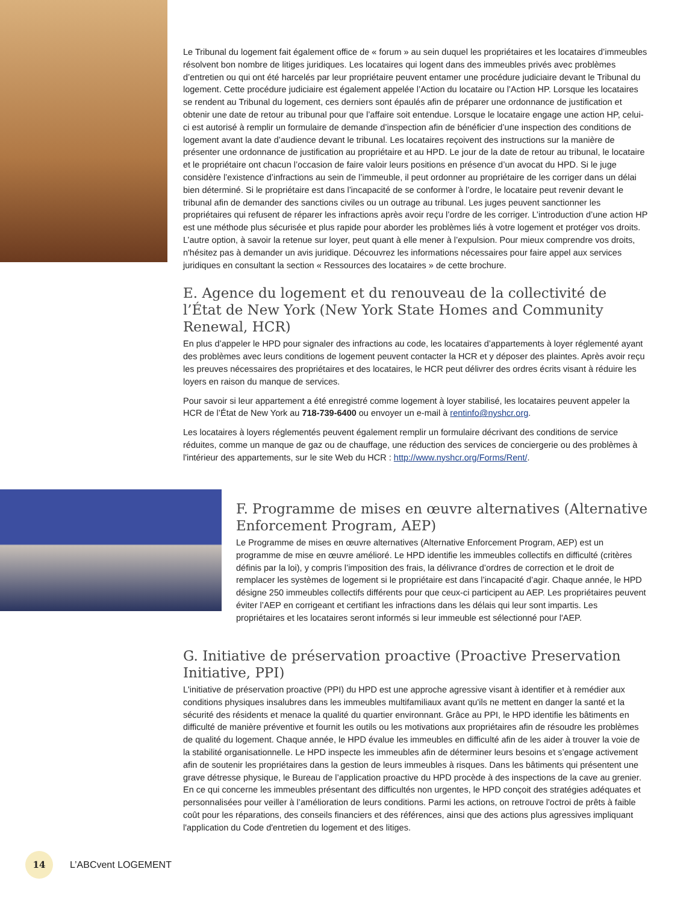Le Tribunal du logement fait également office de « forum » au sein duquel les propriétaires et les locataires d’immeubles résolvent bon nombre de litiges juridiques. Les locataires qui logent dans des immeubles privés avec problèmes d’entretien ou qui ont été harcelés par leur propriétaire peuvent entamer une procédure judiciaire devant le Tribunal du logement. Cette procédure judiciaire est également appelée l’Action du locataire ou l’Action HP. Lorsque les locataires se rendent au Tribunal du logement, ces derniers sont épaulés afin de préparer une ordonnance de justification et obtenir une date de retour au tribunal pour que l’affaire soit entendue. Lorsque le locataire engage une action HP, celui-ci est autorisé à remplir un formulaire de demande d’inspection afin de bénéficier d’une inspection des conditions de logement avant la date d’audience devant le tribunal. Les locataires reçoivent des instructions sur la manière de présenter une ordonnance de justification au propriétaire et au HPD. Le jour de la date de retour au tribunal, le locataire et le propriétaire ont chacun l’occasion de faire valoir leurs positions en présence d’un avocat du HPD. Si le juge considère l’existence d’infractions au sein de l’immeuble, il peut ordonner au propriétaire de les corriger dans un délai bien déterminé. Si le propriétaire est dans l’incapacité de se conformer à l’ordre, le locataire peut revenir devant le tribunal afin de demander des sanctions civiles ou un outrage au tribunal. Les juges peuvent sanctionner les propriétaires qui refusent de réparer les infractions après avoir reçu l’ordre de les corriger. L’introduction d’une action HP est une méthode plus sécurisée et plus rapide pour aborder les problèmes liés à votre logement et protéger vos droits. L’autre option, à savoir la retenue sur loyer, peut quant à elle mener à l’expulsion. Pour mieux comprendre vos droits, n'hésitez pas à demander un avis juridique. Découvrez les informations nécessaires pour faire appel aux services juridiques en consultant la section « Ressources des locataires » de cette brochure.
E. Agence du logement et du renouveau de la collectivité de l’État de New York (New York State Homes and Community Renewal, HCR)
En plus d’appeler le HPD pour signaler des infractions au code, les locataires d’appartements à loyer réglementé ayant des problèmes avec leurs conditions de logement peuvent contacter la HCR et y déposer des plaintes. Après avoir reçu les preuves nécessaires des propriétaires et des locataires, le HCR peut délivrer des ordres écrits visant à réduire les loyers en raison du manque de services.
Pour savoir si leur appartement a été enregistré comme logement à loyer stabilisé, les locataires peuvent appeler la HCR de l’État de New York au 718-739-6400 ou envoyer un e-mail à rentinfo@nyshcr.org.
Les locataires à loyers réglementés peuvent également remplir un formulaire décrivant des conditions de service réduites, comme un manque de gaz ou de chauffage, une réduction des services de conciergerie ou des problèmes à l'intérieur des appartements, sur le site Web du HCR : http://www.nyshcr.org/Forms/Rent/.
F. Programme de mises en œuvre alternatives (Alternative Enforcement Program, AEP)
Le Programme de mises en œuvre alternatives (Alternative Enforcement Program, AEP) est un programme de mise en œuvre amélioré. Le HPD identifie les immeubles collectifs en difficulté (critères définis par la loi), y compris l’imposition des frais, la délivrance d’ordres de correction et le droit de remplacer les systèmes de logement si le propriétaire est dans l’incapacité d’agir. Chaque année, le HPD désigne 250 immeubles collectifs différents pour que ceux-ci participent au AEP. Les propriétaires peuvent éviter l’AEP en corrigeant et certifiant les infractions dans les délais qui leur sont impartis. Les propriétaires et les locataires seront informés si leur immeuble est sélectionné pour l'AEP.
G. Initiative de préservation proactive (Proactive Preservation Initiative, PPI)
L'initiative de préservation proactive (PPI) du HPD est une approche agressive visant à identifier et à remédier aux conditions physiques insalubres dans les immeubles multifamiliaux avant qu'ils ne mettent en danger la santé et la sécurité des résidents et menace la qualité du quartier environnant. Grâce au PPI, le HPD identifie les bâtiments en difficulté de manière préventive et fournit les outils ou les motivations aux propriétaires afin de résoudre les problèmes de qualité du logement. Chaque année, le HPD évalue les immeubles en difficulté afin de les aider à trouver la voie de la stabilité organisationnelle. Le HPD inspecte les immeubles afin de déterminer leurs besoins et s’engage activement afin de soutenir les propriétaires dans la gestion de leurs immeubles à risques. Dans les bâtiments qui présentent une grave détresse physique, le Bureau de l’application proactive du HPD procède à des inspections de la cave au grenier. En ce qui concerne les immeubles présentant des difficultés non urgentes, le HPD conçoit des stratégies adéquates et personnalisées pour veiller à l’amélioration de leurs conditions. Parmi les actions, on retrouve l'octroi de prêts à faible coût pour les réparations, des conseils financiers et des références, ainsi que des actions plus agressives impliquant l'application du Code d'entretien du logement et des litiges.
14
L’ABCvent LOGEMENT